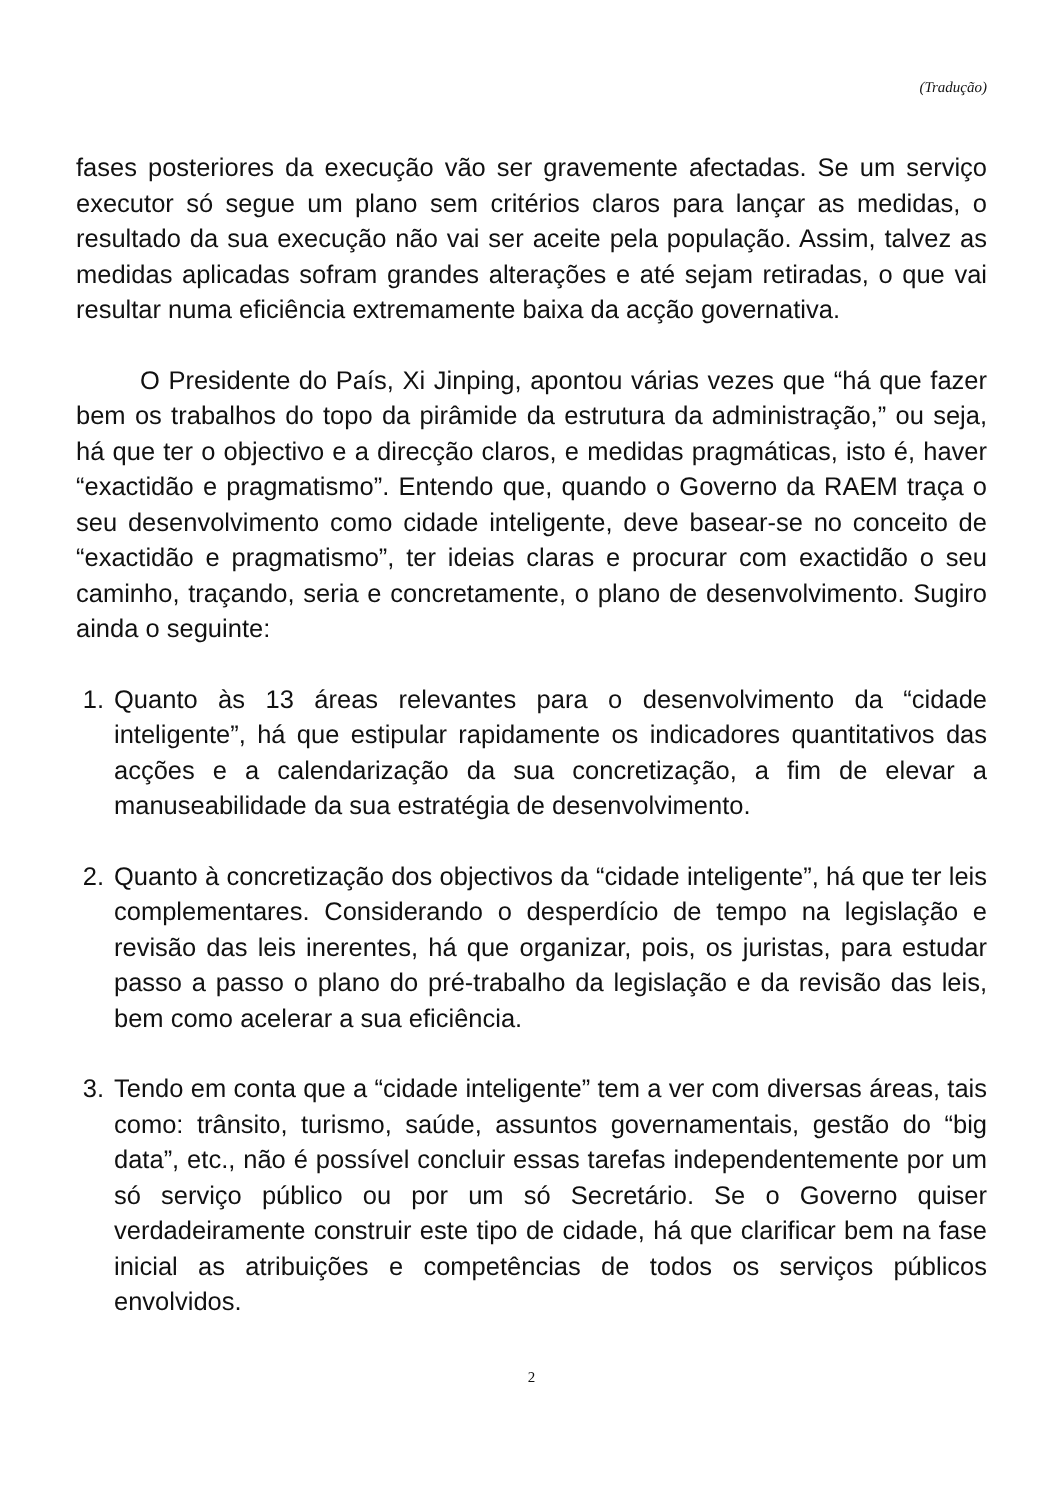(Tradução)
fases posteriores da execução vão ser gravemente afectadas. Se um serviço executor só segue um plano sem critérios claros para lançar as medidas, o resultado da sua execução não vai ser aceite pela população. Assim, talvez as medidas aplicadas sofram grandes alterações e até sejam retiradas, o que vai resultar numa eficiência extremamente baixa da acção governativa.
O Presidente do País, Xi Jinping, apontou várias vezes que “há que fazer bem os trabalhos do topo da pirâmide da estrutura da administração,” ou seja, há que ter o objectivo e a direcção claros, e medidas pragmáticas, isto é, haver “exactidão e pragmatismo”. Entendo que, quando o Governo da RAEM traça o seu desenvolvimento como cidade inteligente, deve basear-se no conceito de “exactidão e pragmatismo”, ter ideias claras e procurar com exactidão o seu caminho, traçando, seria e concretamente, o plano de desenvolvimento. Sugiro ainda o seguinte:
1. Quanto às 13 áreas relevantes para o desenvolvimento da “cidade inteligente”, há que estipular rapidamente os indicadores quantitativos das acções e a calendarização da sua concretização, a fim de elevar a manuseabilidade da sua estratégia de desenvolvimento.
2. Quanto à concretização dos objectivos da “cidade inteligente”, há que ter leis complementares. Considerando o desperdício de tempo na legislação e revisão das leis inerentes, há que organizar, pois, os juristas, para estudar passo a passo o plano do pré-trabalho da legislação e da revisão das leis, bem como acelerar a sua eficiência.
3. Tendo em conta que a “cidade inteligente” tem a ver com diversas áreas, tais como: trânsito, turismo, saúde, assuntos governamentais, gestão do “big data”, etc., não é possível concluir essas tarefas independentemente por um só serviço público ou por um só Secretário. Se o Governo quiser verdadeiramente construir este tipo de cidade, há que clarificar bem na fase inicial as atribuições e competências de todos os serviços públicos envolvidos.
2